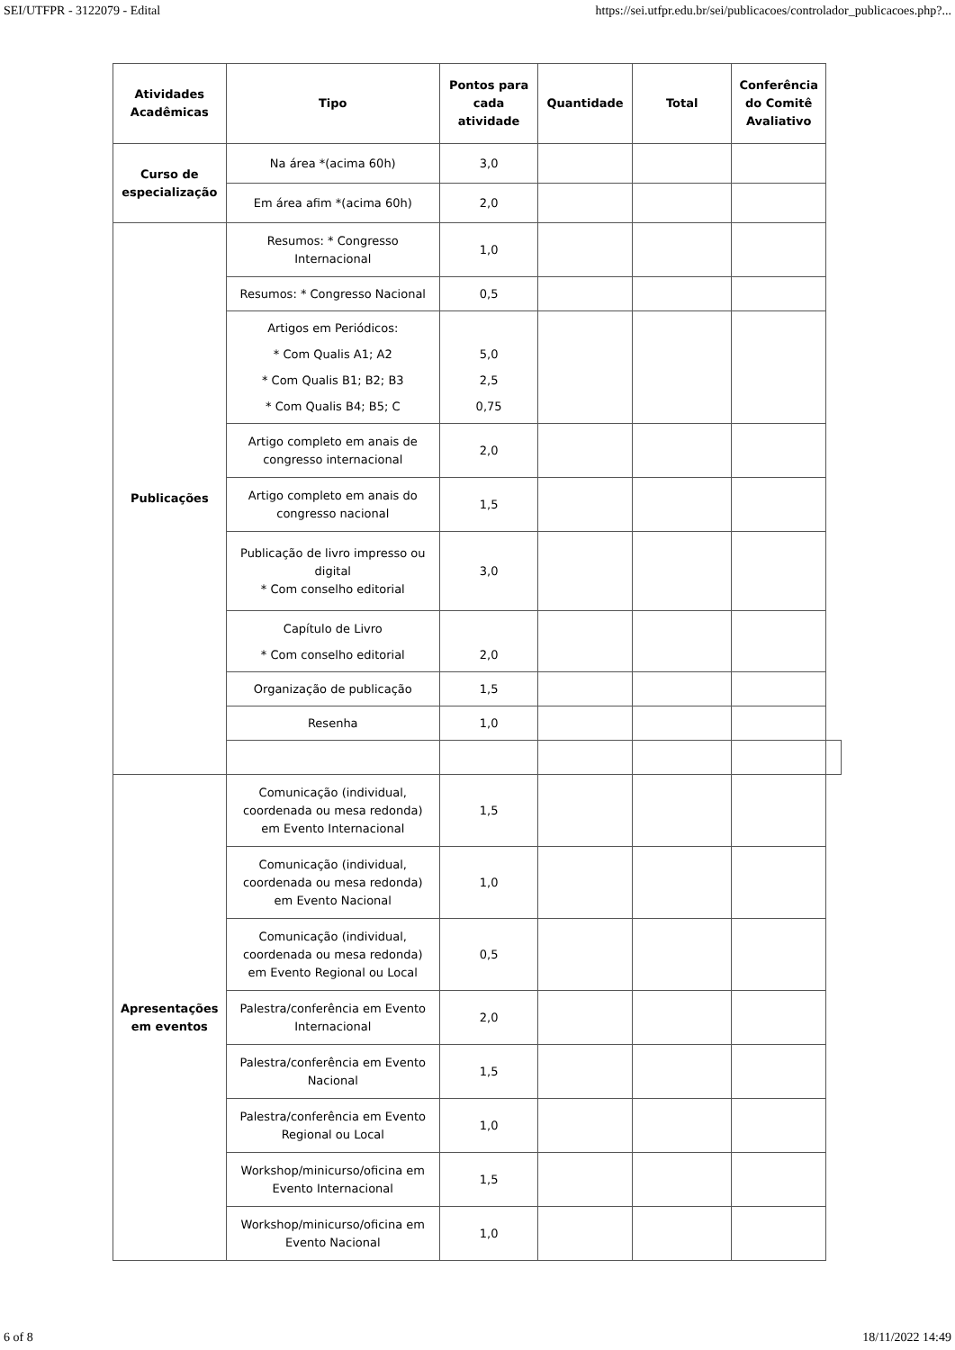SEI/UTFPR - 3122079 - Edital https://sei.utfpr.edu.br/sei/publicacoes/controlador_publicacoes.php?...
| Atividades Acadêmicas | Tipo | Pontos para cada atividade | Quantidade | Total | Conferência do Comitê Avaliativo | |
| --- | --- | --- | --- | --- | --- | --- |
| Curso de especialização | Na área *(acima 60h) | 3,0 | | | | |
| | Em área afim *(acima 60h) | 2,0 | | | | |
| Publicações | Resumos: * Congresso Internacional | 1,0 | | | | |
| | Resumos: * Congresso Nacional | 0,5 | | | | |
| | Artigos em Periódicos: * Com Qualis A1; A2 * Com Qualis B1; B2; B3 * Com Qualis B4; B5; C | 5,0 2,5 0,75 | | | | |
| | Artigo completo em anais de congresso internacional | 2,0 | | | | |
| | Artigo completo em anais do congresso nacional | 1,5 | | | | |
| | Publicação de livro impresso ou digital * Com conselho editorial | 3,0 | | | | |
| | Capítulo de Livro * Com conselho editorial | 2,0 | | | | |
| | Organização de publicação | 1,5 | | | | |
| | Resenha | 1,0 | | | | |
| Apresentações em eventos | Comunicação (individual, coordenada ou mesa redonda) em Evento Internacional | 1,5 | | | | |
| | Comunicação (individual, coordenada ou mesa redonda) em Evento Nacional | 1,0 | | | | |
| | Comunicação (individual, coordenada ou mesa redonda) em Evento Regional ou Local | 0,5 | | | | |
| | Palestra/conferência em Evento Internacional | 2,0 | | | | |
| | Palestra/conferência em Evento Nacional | 1,5 | | | | |
| | Palestra/conferência em Evento Regional ou Local | 1,0 | | | | |
| | Workshop/minicurso/oficina em Evento Internacional | 1,5 | | | | |
| | Workshop/minicurso/oficina em Evento Nacional | 1,0 | | | | |
6 of 8 18/11/2022 14:49